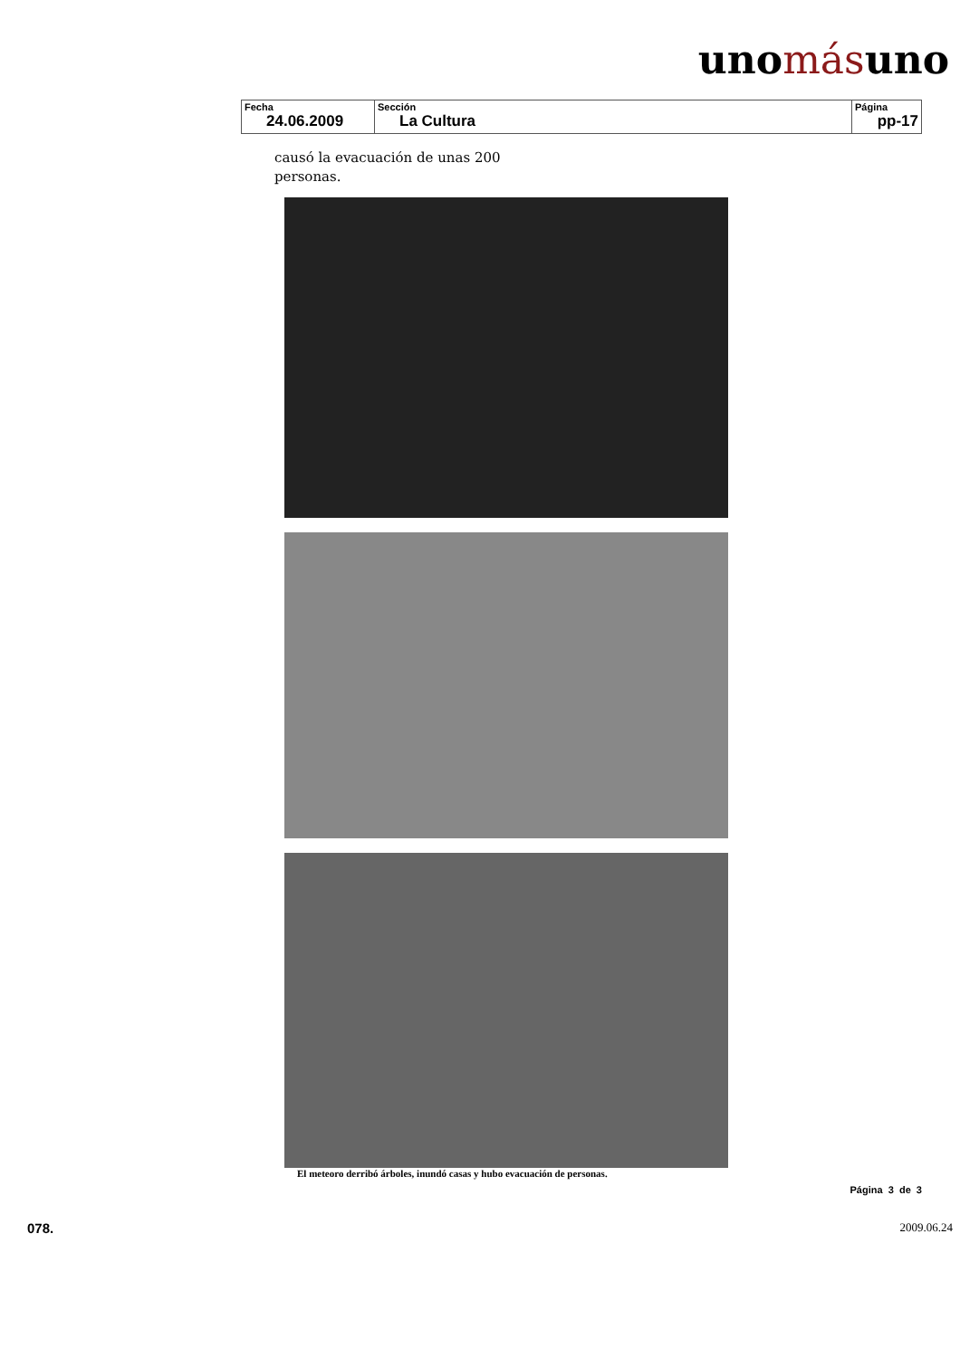unomásuno
| Fecha 24.06.2009 | Sección La Cultura | Página pp-17 |
causó la evacuación de unas 200
personas.
El meteoro derribó árboles, inundó casas y hubo evacuación de personas.
Página 3 de 3
078. 2009.06.24